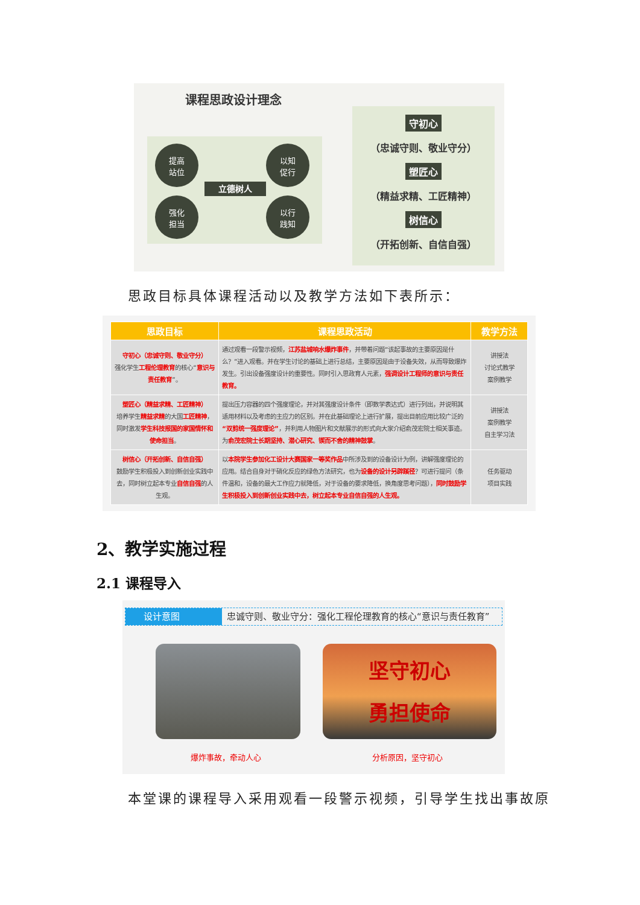课程思政设计理念
提高
站位
以知
促行
立德树人
强化
担当
以行
践知
守初心
（忠诚守则、敬业守分）
塑匠心
（精益求精、工匠精神）
树信心
（开拓创新、自信自强）
思政目标具体课程活动以及教学方法如下表所示：
| 思政目标 | 课程思政活动 | 教学方法 |
| --- | --- | --- |
| 守初心（忠诚守则、敬业守分） 强化学生 工程伦理教育 的核心“ 意识与责任教育 ”。 | 通过观看一段警示视频， 江苏盐城响水爆炸事件 ，并带着问题“该起事故的主要原因是什么？”进入观看。并在学生讨论的基础上进行总结，主要原因是由于设备失效，从而导致爆炸发生。引出设备强度设计的重要性。同时引入思政育人元素， 强调设计工程师的意识与责任教育。 | 讲授法 讨论式教学 案例教学 |
| 塑匠心（精益求精、工匠精神） 培养学生 精益求精 的大国 工匠精神 ，同时激发 学生科技报国的家国情怀和使命担当 。 | 提出压力容器的四个强度理论，并对其强度设计条件（即数学表达式）进行列出，并说明其适用材料以及考虑的主应力的区别。并在此基础理论上进行扩展，提出目前应用比较广泛的 “双剪统一强度理论” ，并利用人物图片和文献展示的形式向大家介绍俞茂宏院士相关事迹。为 俞茂宏院士长期坚持、潜心研究、锲而不舍的精神鼓掌 。 | 讲授法 案例教学 自主学习法 |
| 树信心（开拓创新、自信自强） 鼓励学生积极投入到创新创业实践中去，同时树立起本专业 自信自强 的人生观。 | 以 本院学生参加化工设计大赛国家一等奖作品 中所涉及到的设备设计为例，讲解强度理论的应用。结合自身对于硝化反应的绿色方法研究，也为 设备的设计另辟蹊径 ？可进行提问（条件温和，设备的最大工作应力就降低，对于设备的要求降低，换角度思考问题）， 同时鼓励学生积极投入到创新创业实践中去，树立起本专业自信自强的人生观。 | 任务驱动 项目实践 |
2、教学实施过程
2.1 课程导入
设计意图 忠诚守则、敬业守分：强化工程伦理教育的核心“意识与责任教育”
坚守初心
勇担使命
爆炸事故，牵动人心 分析原因，坚守初心
本堂课的课程导入采用观看一段警示视频，引导学生找出事故原